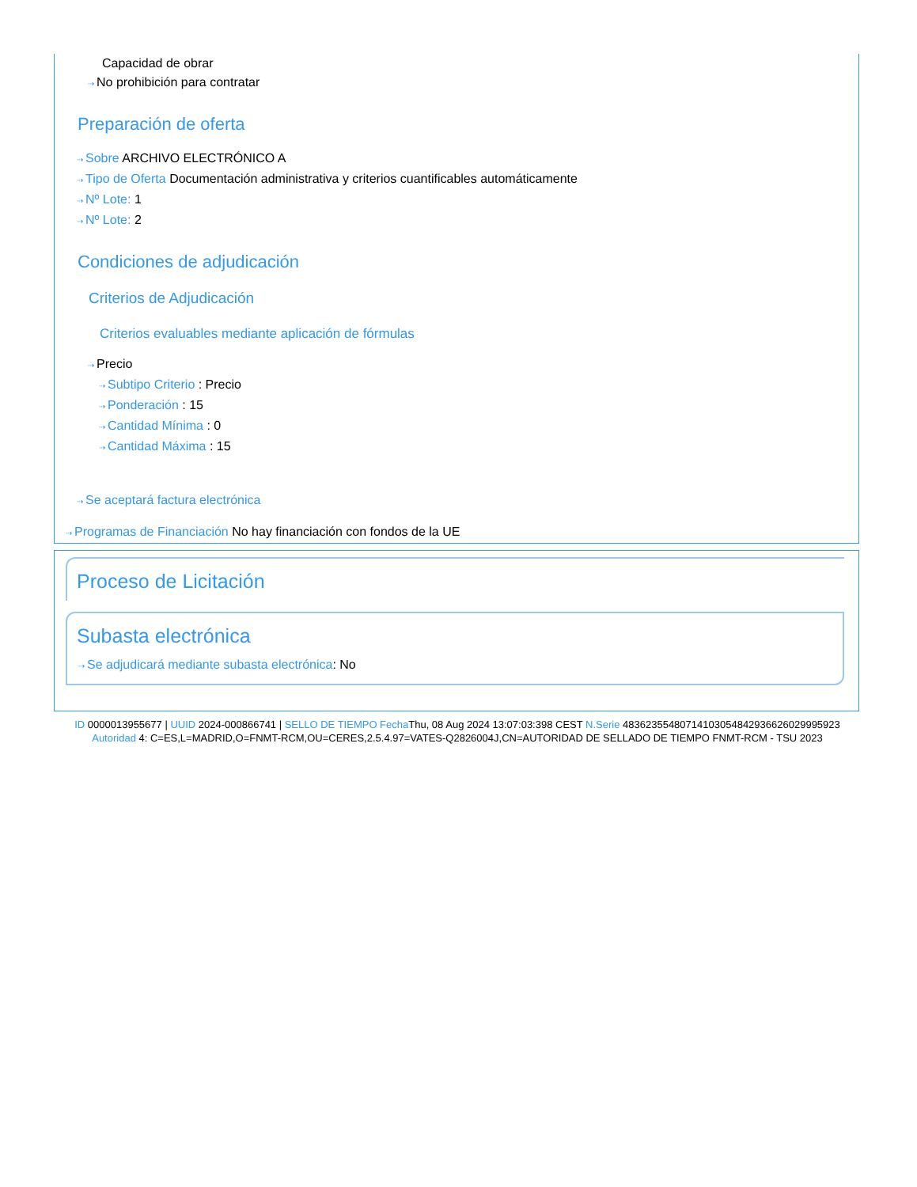Capacidad de obrar
⇢ No prohibición para contratar
Preparación de oferta
⇢ Sobre ARCHIVO ELECTRÓNICO A
⇢ Tipo de Oferta Documentación administrativa y criterios cuantificables automáticamente
⇢ Nº Lote: 1
⇢ Nº Lote: 2
Condiciones de adjudicación
Criterios de Adjudicación
Criterios evaluables mediante aplicación de fórmulas
⇢ Precio
⇢ Subtipo Criterio : Precio
⇢ Ponderación : 15
⇢ Cantidad Mínima : 0
⇢ Cantidad Máxima : 15
⇢ Se aceptará factura electrónica
⇢ Programas de Financiación No hay financiación con fondos de la UE
Proceso de Licitación
Subasta electrónica
⇢ Se adjudicará mediante subasta electrónica: No
ID 0000013955677 | UUID 2024-000866741 | SELLO DE TIEMPO Fecha Thu, 08 Aug 2024 13:07:03:398 CEST N.Serie 483623554807141030548429366260299959​23 Autoridad 4: C=ES,L=MADRID,O=FNMT-RCM,OU=CERES,2.5.4.97=VATES-Q2826004J,CN=AUTORIDAD DE SELLADO DE TIEMPO FNMT-RCM - TSU 2023